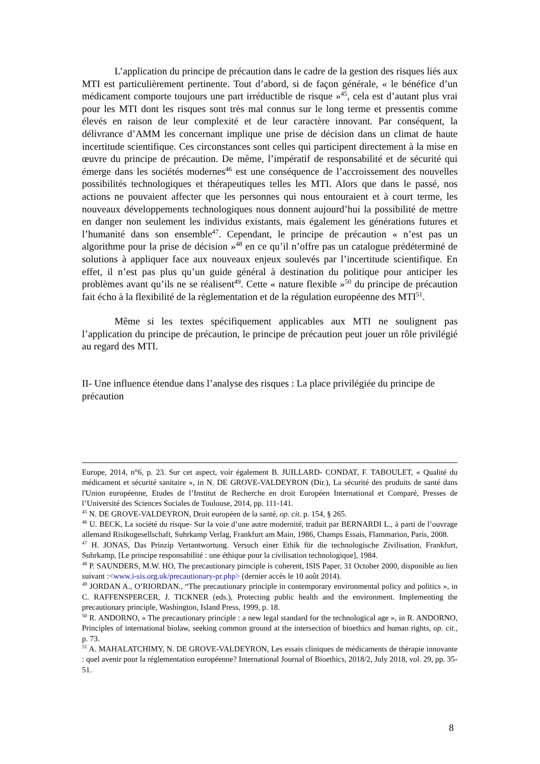L’application du principe de précaution dans le cadre de la gestion des risques liés aux MTI est particulièrement pertinente. Tout d’abord, si de façon générale, « le bénéfice d’un médicament comporte toujours une part irréductible de risque »<sup>45</sup>, cela est d’autant plus vrai pour les MTI dont les risques sont très mal connus sur le long terme et pressentis comme élevés en raison de leur complexité et de leur caractère innovant. Par conséquent, la délivrance d’AMM les concernant implique une prise de décision dans un climat de haute incertitude scientifique. Ces circonstances sont celles qui participent directement à la mise en œuvre du principe de précaution. De même, l’impératif de responsabilité et de sécurité qui émerge dans les sociétés modernes<sup>46</sup> est une conséquence de l’accroissement des nouvelles possibilités technologiques et thérapeutiques telles les MTI. Alors que dans le passé, nos actions ne pouvaient affecter que les personnes qui nous entouraient et à court terme, les nouveaux développements technologiques nous donnent aujourd’hui la possibilité de mettre en danger non seulement les individus existants, mais également les générations futures et l’humanité dans son ensemble<sup>47</sup>. Cependant, le principe de précaution « n’est pas un algorithme pour la prise de décision »<sup>48</sup> en ce qu’il n’offre pas un catalogue prédéterminé de solutions à appliquer face aux nouveaux enjeux soulevés par l’incertitude scientifique. En effet, il n’est pas plus qu’un guide général à destination du politique pour anticiper les problèmes avant qu’ils ne se réalisent<sup>49</sup>. Cette « nature flexible »<sup>50</sup> du principe de précaution fait écho à la flexibilité de la règlementation et de la régulation européenne des MTI<sup>51</sup>.
Même si les textes spécifiquement applicables aux MTI ne soulignent pas l’application du principe de précaution, le principe de précaution peut jouer un rôle privilégié au regard des MTI.
II- Une influence étendue dans l’analyse des risques : La place privilégiée du principe de précaution
Europe, 2014, n°6, p. 23. Sur cet aspect, voir également B. JUILLARD- CONDAT, F. TABOULET, « Qualité du médicament et sécurité sanitaire », in N. DE GROVE-VALDEYRON (Dir.), La sécurité des produits de santé dans l'Union européenne, Etudes de l’Institut de Recherche en droit Européen International et Comparé, Presses de l’Université des Sciences Sociales de Toulouse, 2014, pp. 111-141.
<sup>45</sup> N. DE GROVE-VALDEYRON, Droit européen de la santé, op. cit. p. 154, § 265.
<sup>46</sup> U. BECK, La société du risque- Sur la voie d’une autre modernité, traduit par BERNARDI L., à parti de l’ouvrage allemand Risikogesellschaft, Suhrkamp Verlag, Frankfurt am Main, 1986, Champs Essais, Flammarion, Paris, 2008.
<sup>47</sup> H. JONAS, Das Prinzip Vertantwortung. Versuch einer Ethik für die technologische Zivilisation, Frankfurt, Suhrkamp, [Le principe responsabilité : une éthique pour la civilisation technologique], 1984.
<sup>48</sup> P. SAUNDERS, M.W. HO, The precautionary pirnciple is coherent, ISIS Paper, 31 October 2000, disponible au lien suivant :<www.i-sis.org.uk/precautionary-pr.php> (dernier accès le 10 août 2014).
<sup>49</sup> JORDAN A., O’RIORDAN., “The precautionary principle in contemporary environmental policy and politics », in C. RAFFENSPERCER, J. TICKNER (eds.), Protecting public health and the environment. Implementing the precautionary principle, Washington, Island Press, 1999, p. 18.
<sup>50</sup> R. ANDORNO, « The precautionary principle : a new legal standard for the technological age », in R. ANDORNO, Principles of international biolaw, seeking common ground at the intersection of bioethics and human rights, op. cit., p. 73.
<sup>51</sup> A. MAHALATCHIMY, N. DE GROVE-VALDEYRON, Les essais cliniques de médicaments de thérapie innovante : quel avenir pour la réglementation européenne? International Journal of Bioethics, 2018/2, July 2018, vol. 29, pp. 35-51.
8